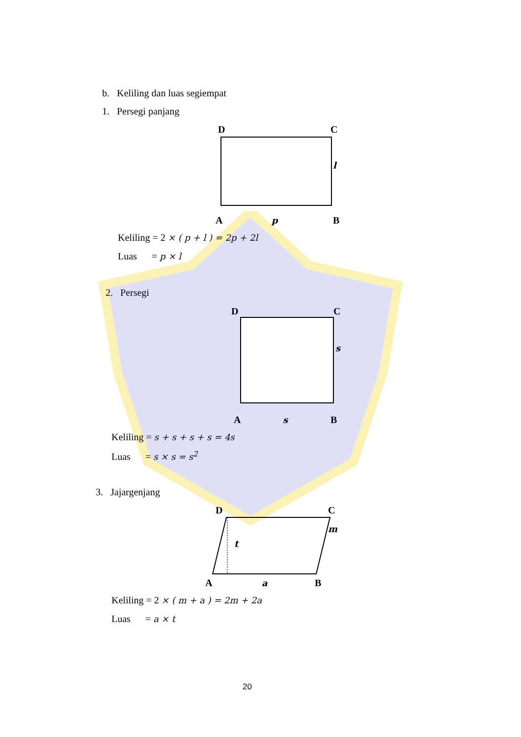b. Keliling dan luas segiempat
1. Persegi panjang
D C
l
A p B
Keliling = 2 × ( p + l ) = 2p + 2l
Luas = p × l
2. Persegi
D C
s
A s B
Keliling = s + s + s + s = 4s
Luas = s × s = s<sup>2</sup>
3. Jajargenjang
D C
m
t
A a B
Keliling = 2 × ( m + a ) = 2m + 2a
Luas = a × t
20